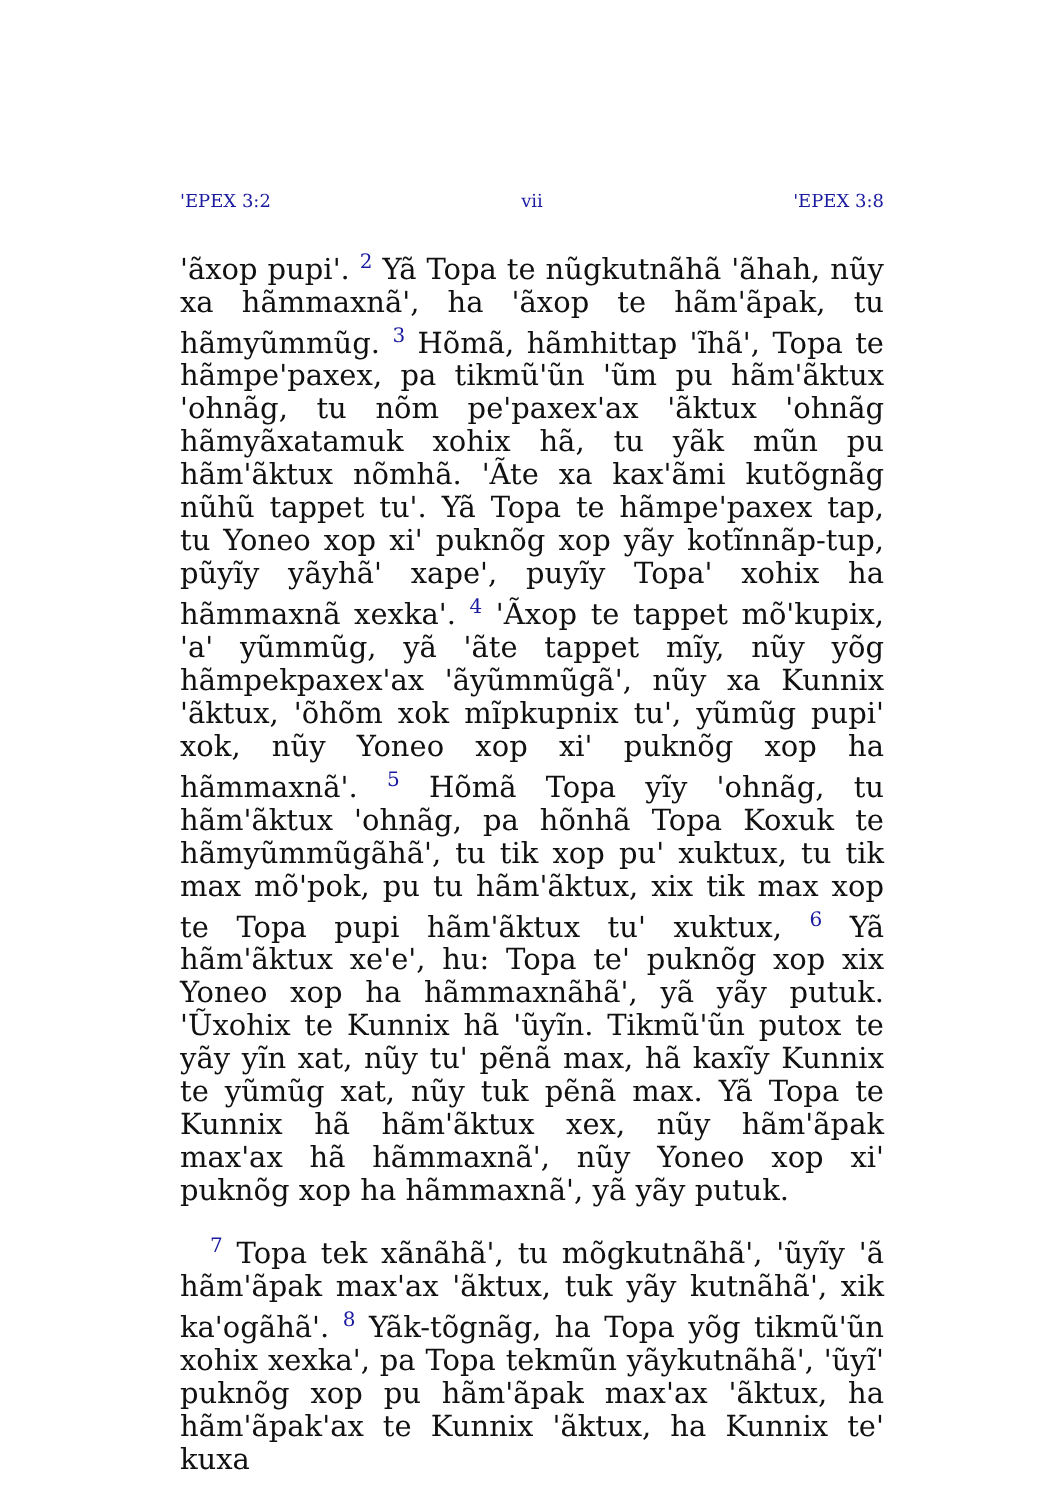'EPEX 3:2 vii 'EPEX 3:8
'ãxop pupi'. <sup>2</sup> Yã Topa te nũgkutnãhã 'ãhah, nũy xa hãmmaxnã', ha 'ãxop te hãm'ãpak, tu hãmyũmmũg. <sup>3</sup> Hõmã, hãmhittap 'ĩhã', Topa te hãmpe'paxex, pa tikmũ'ũn 'ũm pu hãm'ãktux 'ohnãg, tu nõm pe'paxex'ax 'ãktux 'ohnãg hãmyãxatamuk xohix hã, tu yãk mũn pu hãm'ãktux nõmhã. 'Ãte xa kax'ãmi kutõgnãg nũhũ tappet tu'. Yã Topa te hãmpe'paxex tap, tu Yoneo xop xi' puknõg xop yãy kotĩnnãp-tup, pũyĩy yãyhã' xape', puyĩy Topa' xohix ha hãmmaxnã xexka'. <sup>4</sup> 'Ãxop te tappet mõ'kupix, 'a' yũmmũg, yã 'ãte tappet mĩy, nũy yõg hãmpekpaxex'ax 'ãyũmmũgã', nũy xa Kunnix 'ãktux, 'õhõm xok mĩpkupnix tu', yũmũg pupi' xok, nũy Yoneo xop xi' puknõg xop ha hãmmaxnã'. <sup>5</sup> Hõmã Topa yĩy 'ohnãg, tu hãm'ãktux 'ohnãg, pa hõnhã Topa Koxuk te hãmyũmmũgãhã', tu tik xop pu' xuktux, tu tik max mõ'pok, pu tu hãm'ãktux, xix tik max xop te Topa pupi hãm'ãktux tu' xuktux, <sup>6</sup> Yã hãm'ãktux xe'e', hu: Topa te' puknõg xop xix Yoneo xop ha hãmmaxnãhã', yã yãy putuk. 'Ũxohix te Kunnix hã 'ũyĩn. Tikmũ'ũn putox te yãy yĩn xat, nũy tu' pẽnã max, hã kaxĩy Kunnix te yũmũg xat, nũy tuk pẽnã max. Yã Topa te Kunnix hã hãm'ãktux xex, nũy hãm'ãpak max'ax hã hãmmaxnã', nũy Yoneo xop xi' puknõg xop ha hãmmaxnã', yã yãy putuk.
<sup>7</sup> Topa tek xãnãhã', tu mõgkutnãhã', 'ũyĩy 'ã hãm'ãpak max'ax 'ãktux, tuk yãy kutnãhã', xik ka'ogãhã'. <sup>8</sup> Yãk-tõgnãg, ha Topa yõg tikmũ'ũn xohix xexka', pa Topa tekmũn yãykutnãhã', 'ũyĩ' puknõg xop pu hãm'ãpak max'ax 'ãktux, ha hãm'ãpak'ax te Kunnix 'ãktux, ha Kunnix te' kuxa